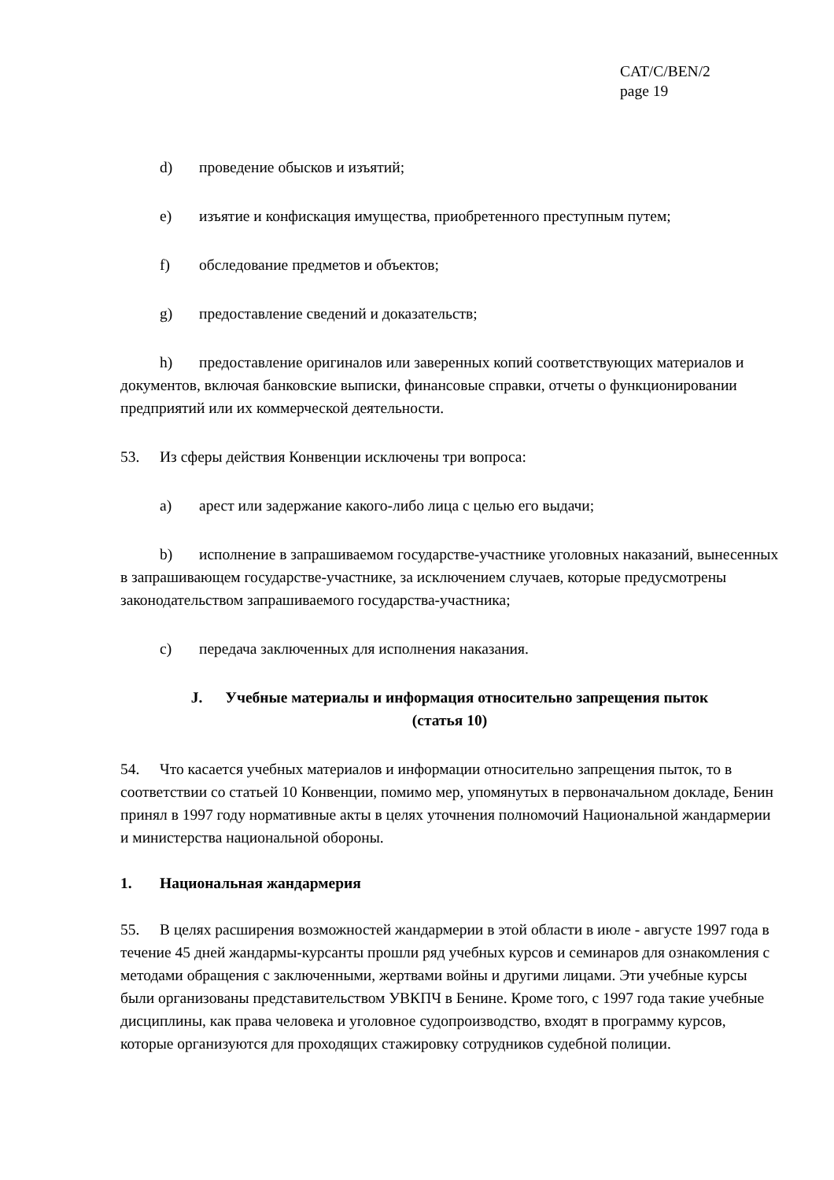CAT/C/BEN/2
page 19
d) проведение обысков и изъятий;
e) изъятие и конфискация имущества, приобретенного преступным путем;
f) обследование предметов и объектов;
g) предоставление сведений и доказательств;
h) предоставление оригиналов или заверенных копий соответствующих материалов и документов, включая банковские выписки, финансовые справки, отчеты о функционировании предприятий или их коммерческой деятельности.
53. Из сферы действия Конвенции исключены три вопроса:
a) арест или задержание какого-либо лица с целью его выдачи;
b) исполнение в запрашиваемом государстве-участнике уголовных наказаний, вынесенных в запрашивающем государстве-участнике, за исключением случаев, которые предусмотрены законодательством запрашиваемого государства-участника;
c) передача заключенных для исполнения наказания.
J. Учебные материалы и информация относительно запрещения пыток
(статья 10)
54. Что касается учебных материалов и информации относительно запрещения пыток, то в соответствии со статьей 10 Конвенции, помимо мер, упомянутых в первоначальном докладе, Бенин принял в 1997 году нормативные акты в целях уточнения полномочий Национальной жандармерии и министерства национальной обороны.
1. Национальная жандармерия
55. В целях расширения возможностей жандармерии в этой области в июле - августе 1997 года в течение 45 дней жандармы-курсанты прошли ряд учебных курсов и семинаров для ознакомления с методами обращения с заключенными, жертвами войны и другими лицами. Эти учебные курсы были организованы представительством УВКПЧ в Бенине. Кроме того, с 1997 года такие учебные дисциплины, как права человека и уголовное судопроизводство, входят в программу курсов, которые организуются для проходящих стажировку сотрудников судебной полиции.